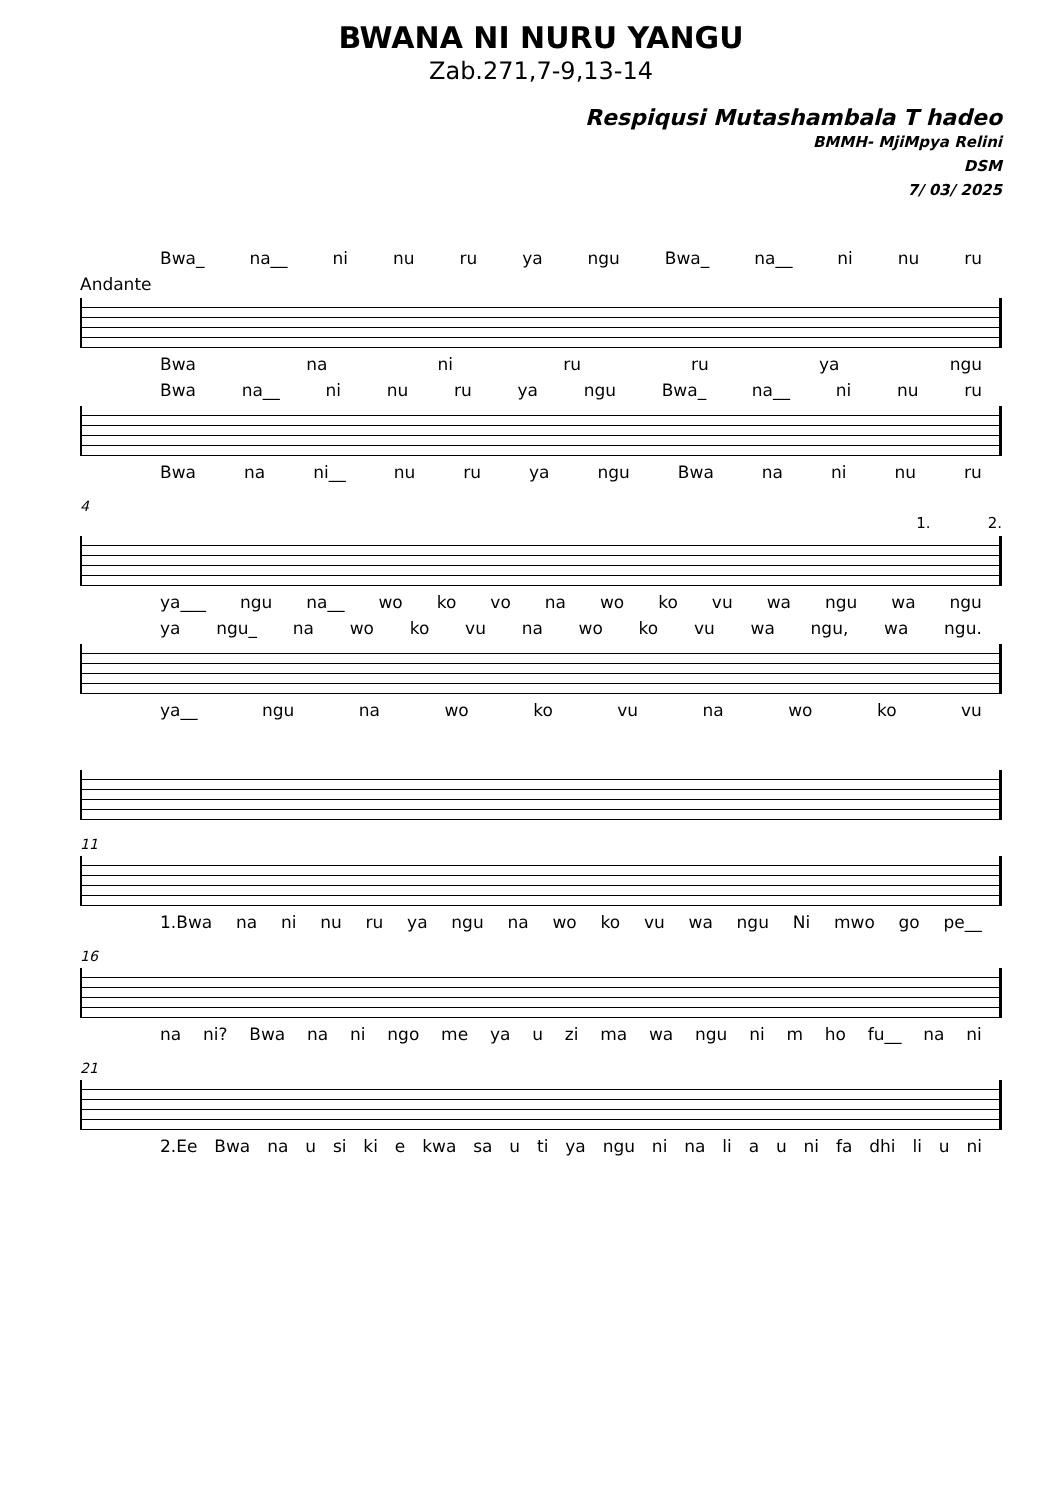BWANA NI NURU YANGU
Zab.271,7-9,13-14
Respiqusi Mutashambala T hadeo
BMMH- MjiMpya Relini
DSM
7/ 03/ 2025
Bwa_ na__ ni nu ru ya ngu Bwa_ na__ ni nu ru
Andante
Bwa na ni ru ru ya ngu
Bwa na__ ni nu ru ya ngu Bwa_ na__ ni nu ru
Bwa na ni__ nu ru ya ngu Bwa na ni nu ru
4
1. 2.
ya___ ngu na__ wo ko vo na wo ko vu wa ngu wa ngu
ya ngu_ na wo ko vu na wo ko vu wa ngu, wa ngu.
ya__ ngu na wo ko vu na wo ko vu
11
1.Bwa na ni nu ru ya ngu na wo ko vu wa ngu Ni mwo go pe__
16
na ni? Bwa na ni ngo me ya u zi ma wa ngu ni m ho fu__ na ni
21
2.Ee Bwa na u si ki e kwa sa u ti ya ngu ni na li a u ni fa dhi li u ni